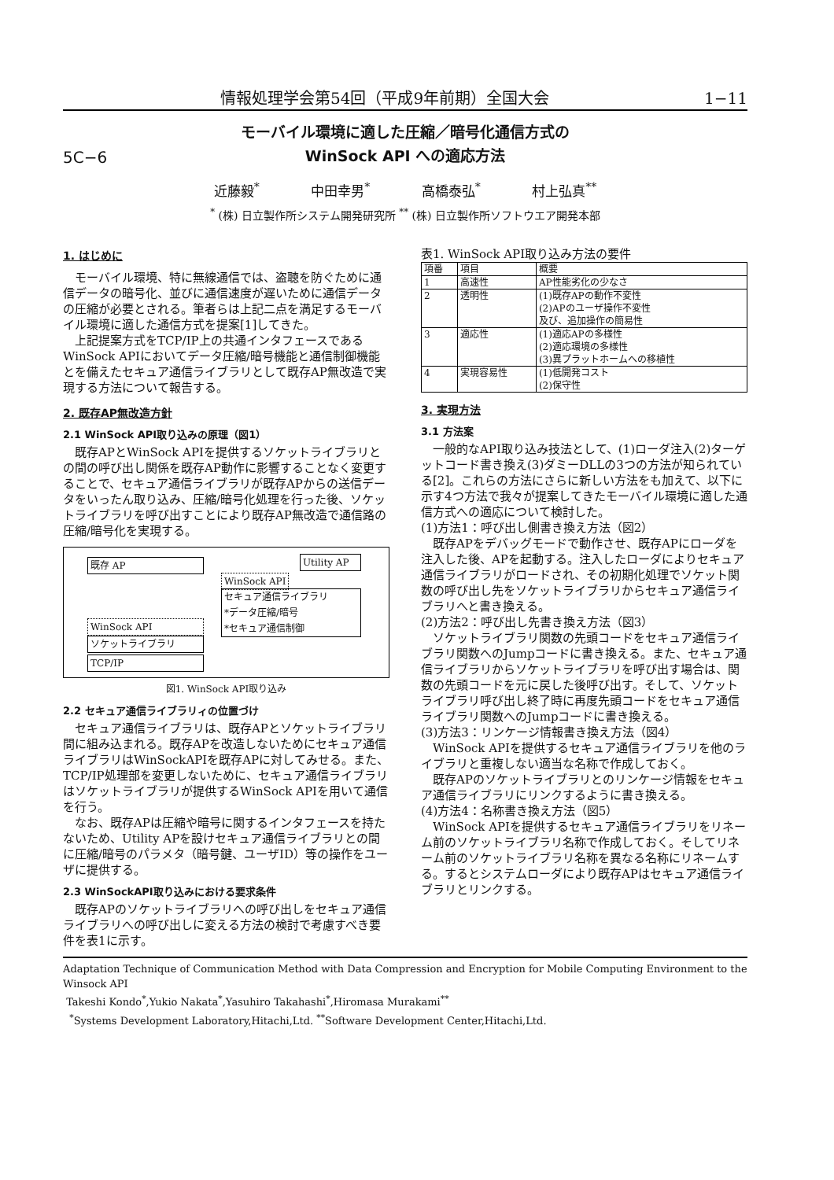情報処理学会第54回（平成9年前期）全国大会 1−11
5C−6
モーバイル環境に適した圧縮／暗号化通信方式の
WinSock API への適応方法
近藤毅<sup>*</sup> 中田幸男<sup>*</sup> 高橋泰弘<sup>*</sup> 村上弘真<sup>**</sup>
<sup>*</sup> (株) 日立製作所システム開発研究所 <sup>**</sup> (株) 日立製作所ソフトウエア開発本部
1. はじめに
モーバイル環境、特に無線通信では、盗聴を防ぐために通信データの暗号化、並びに通信速度が遅いために通信データの圧縮が必要とされる。筆者らは上記二点を満足するモーバイル環境に適した通信方式を提案[1]してきた。
上記提案方式をTCP/IP上の共通インタフェースであるWinSock APIにおいてデータ圧縮/暗号機能と通信制御機能とを備えたセキュア通信ライブラリとして既存AP無改造で実現する方法について報告する。
2. 既存AP無改造方針
2.1 WinSock API取り込みの原理（図1）
既存APとWinSock APIを提供するソケットライブラリとの間の呼び出し関係を既存AP動作に影響することなく変更することで、セキュア通信ライブラリが既存APからの送信データをいったん取り込み、圧縮/暗号化処理を行った後、ソケットライブラリを呼び出すことにより既存AP無改造で通信路の圧縮/暗号化を実現する。
既存 AP
Utility AP
WinSock API
セキュア通信ライブラリ
*データ圧縮/暗号
*セキュア通信制御
WinSock API
ソケットライブラリ
TCP/IP
図1. WinSock API取り込み
2.2 セキュア通信ライブラリィの位置づけ
セキュア通信ライブラリは、既存APとソケットライブラリ間に組み込まれる。既存APを改造しないためにセキュア通信ライブラリはWinSockAPIを既存APに対してみせる。また、TCP/IP処理部を変更しないために、セキュア通信ライブラリはソケットライブラリが提供するWinSock APIを用いて通信を行う。
なお、既存APは圧縮や暗号に関するインタフェースを持たないため、Utility APを設けセキュア通信ライブラリとの間に圧縮/暗号のパラメタ（暗号鍵、ユーザID）等の操作をユーザに提供する。
2.3 WinSockAPI取り込みにおける要求条件
既存APのソケットライブラリへの呼び出しをセキュア通信ライブラリへの呼び出しに変える方法の検討で考慮すべき要件を表1に示す。
表1. WinSock API取り込み方法の要件
| 項番 | 項目 | 概要 |
| --- | --- | --- |
| 1 | 高速性 | AP性能劣化の少なさ |
| 2 | 透明性 | (1)既存APの動作不変性 (2)APのユーザ操作不変性 及び、追加操作の簡易性 |
| 3 | 適応性 | (1)適応APの多様性 (2)適応環境の多様性 (3)異プラットホームへの移植性 |
| 4 | 実現容易性 | (1)低開発コスト (2)保守性 |
3. 実現方法
3.1 方法案
一般的なAPI取り込み技法として、(1)ローダ注入(2)ターゲットコード書き換え(3)ダミーDLLの3つの方法が知られている[2]。これらの方法にさらに新しい方法をも加えて、以下に示す4つ方法で我々が提案してきたモーバイル環境に適した通信方式への適応について検討した。
(1)方法1：呼び出し側書き換え方法（図2）
既存APをデバッグモードで動作させ、既存APにローダを注入した後、APを起動する。注入したローダによりセキュア通信ライブラリがロードされ、その初期化処理でソケット関数の呼び出し先をソケットライブラリからセキュア通信ライブラリへと書き換える。
(2)方法2：呼び出し先書き換え方法（図3）
ソケットライブラリ関数の先頭コードをセキュア通信ライブラリ関数へのJumpコードに書き換える。また、セキュア通信ライブラリからソケットライブラリを呼び出す場合は、関数の先頭コードを元に戻した後呼び出す。そして、ソケットライブラリ呼び出し終了時に再度先頭コードをセキュア通信ライブラリ関数へのJumpコードに書き換える。
(3)方法3：リンケージ情報書き換え方法（図4）
WinSock APIを提供するセキュア通信ライブラリを他のライブラリと重複しない適当な名称で作成しておく。
既存APのソケットライブラリとのリンケージ情報をセキュア通信ライブラリにリンクするように書き換える。
(4)方法4：名称書き換え方法（図5）
WinSock APIを提供するセキュア通信ライブラリをリネーム前のソケットライブラリ名称で作成しておく。そしてリネーム前のソケットライブラリ名称を異なる名称にリネームする。するとシステムローダにより既存APはセキュア通信ライブラリとリンクする。
Adaptation Technique of Communication Method with Data Compression and Encryption for Mobile Computing Environment to the Winsock API
Takeshi Kondo<sup>*</sup>,Yukio Nakata<sup>*</sup>,Yasuhiro Takahashi<sup>*</sup>,Hiromasa Murakami<sup>**</sup>
<sup>*</sup> Systems Development Laboratory,Hitachi,Ltd. <sup>**</sup>Software Development Center,Hitachi,Ltd.